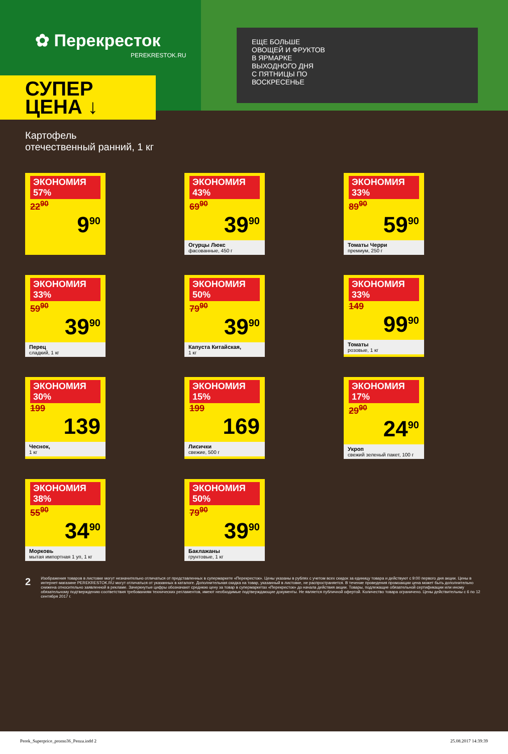✿ Перекресток
PEREKRESTOK.RU
ЕЩЕ БОЛЬШЕ
ОВОЩЕЙ И ФРУКТОВ
В ЯРМАРКЕ
ВЫХОДНОГО ДНЯ
С ПЯТНИЦЫ ПО
ВОСКРЕСЕНЬЕ
СУПЕР
ЦЕНА ↓
Картофель
отечественный ранний, 1 кг
ЭКОНОМИЯ 57% 22<sup>90</sup>
9<sup>90</sup>
ЭКОНОМИЯ 43% 69<sup>90</sup>
39<sup>90</sup>
Огурцы Люкс
фасованные, 450 г
ЭКОНОМИЯ 33% 89<sup>90</sup>
59<sup>90</sup>
Томаты Черри
премиум, 250 г
ЭКОНОМИЯ 33% 59<sup>90</sup>
39<sup>90</sup>
Перец
сладкий, 1 кг
ЭКОНОМИЯ 50% 79<sup>90</sup>
39<sup>90</sup>
Капуста Китайская,
1 кг
ЭКОНОМИЯ 33% 149
99<sup>90</sup>
Томаты
розовые, 1 кг
ЭКОНОМИЯ 30% 199
139
Чеснок,
1 кг
ЭКОНОМИЯ 15% 199
169
Лисички
свежие, 500 г
ЭКОНОМИЯ 17% 29<sup>90</sup>
24<sup>90</sup>
Укроп
свежий зеленый пакет, 100 г
ЭКОНОМИЯ 38% 55<sup>90</sup>
34<sup>90</sup>
Морковь
мытая импортная 1 уп, 1 кг
ЭКОНОМИЯ 50% 79<sup>90</sup>
39<sup>90</sup>
Баклажаны
грунтовые, 1 кг
2 Изображения товаров в листовке могут незначительно отличаться от представленных в супермаркете «Перекресток». Цены указаны в рублях с учетом всех скидок за единицу товара и действуют с 9:00 первого дня акции. Цены в интернет-магазине PEREKRESTOK.RU могут отличаться от указанных в каталоге. Дополнительная скидка на товар, указанный в листовке, не распространяется. В течение проведения промоакции цена может быть дополнительно снижена относительно заявленной в рекламе. Зачеркнутые цифры обозначают среднюю цену за товар в супермаркетах «Перекресток» до начала действия акции. Товары, подлежащие обязательной сертификации или иному обязательному подтверждению соответствия требованиям технических регламентов, имеют необходимые подтверждающие документы. Не является публичной офертой. Количество товара ограничено. Цены действительны с 6 по 12 сентября 2017 г.
Perek_Superprice_promo36_Penza.indd 2 25.08.2017 14:39:39